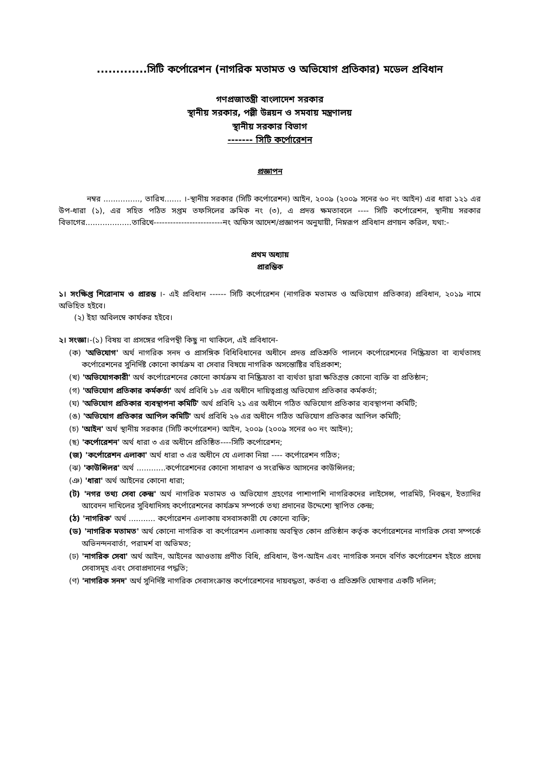.............সিটি কর্পোরেশন (নাগরিক মতামত ও অভিযোগ প্রতিকার) মডেল প্রবিধান
গণপ্রজাতন্ত্রী বাংলাদেশ সরকার
স্থানীয় সরকার, পল্লী উন্নয়ন ও সমবায় মন্ত্রণালয়
স্থানীয় সরকার বিভাগ
------- সিটি কর্পোরেশন
প্রজ্ঞাপন
নম্বর ..............., তারিখ....... ।-স্থানীয় সরকার (সিটি কর্পোরেশন) আইন, ২০০৯ (২০০৯ সনের ৬০ নং আইন) এর ধারা ১২১ এর উপ-ধারা (১), এর সহিত পঠিত সপ্তম তফসিলের ক্রমিক নং (৩), এ প্রদত্ত ক্ষমতাবলে ---- সিটি কর্পোরেশন, স্থানীয় সরকার বিভাগের...................তারিখে-------------------------নং অফিস আদেশ/প্রজ্ঞাপন অনুযায়ী, নিম্নরূপ প্রবিধান প্রণয়ন করিল, যথা:-
প্রথম অধ্যায়
প্রারম্ভিক
১। সংক্ষিপ্ত শিরোনাম ও প্রারম্ভ ।- এই প্রবিধান ------ সিটি কর্পোরেশন (নাগরিক মতামত ও অভিযোগ প্রতিকার) প্রবিধান, ২০১৯ নামে অভিহিত হইবে।
(২) ইহা অবিলম্বে কার্যকর হইবে।
২। সংজ্ঞা।-(১) বিষয় বা প্রসঙ্গের পরিপন্থী কিছু না থাকিলে, এই প্রবিধানে-
(ক) 'অভিযোগ' অর্থ নাগরিক সনদ ও প্রাসঙ্গিক বিধিবিধানের অধীনে প্রদত্ত প্রতিশ্রুতি পালনে কর্পোরেশনের নিষ্ক্রিয়তা বা ব্যর্থতাসহ কর্পোরেশনের সুনির্দিষ্ট কোনো কার্যক্রম বা সেবার বিষয়ে নাগরিক অসন্তোষ্টির বহিপ্রকাশ;
(খ) 'অভিযোগকারী' অর্থ কর্পোরেশনের কোনো কার্যক্রম বা নিষ্ক্রিয়তা বা ব্যর্থতা দ্বারা ক্ষতিগ্রস্ত কোনো ব্যক্তি বা প্রতিষ্ঠান;
(গ) 'অভিযোগ প্রতিকার কর্মকর্তা' অর্থ প্রবিধি ১৮ এর অধীনে দায়িত্বপ্রাপ্ত অভিযোগ প্রতিকার কর্মকর্তা;
(ঘ) 'অভিযোগ প্রতিকার ব্যবস্থাপনা কমিটি' অর্থ প্রবিধি ২১ এর অধীনে গঠিত অভিযোগ প্রতিকার ব্যবস্থাপনা কমিটি;
(ঙ) 'অভিযোগ প্রতিকার আপিল কমিটি' অর্থ প্রবিধি ২৬ এর অধীনে গঠিত অভিযোগ প্রতিকার আপিল কমিটি;
(চ) 'আইন' অর্থ স্থানীয় সরকার (সিটি কর্পোরেশন) আইন, ২০০৯ (২০০৯ সনের ৬০ নং আইন);
(ছ) 'কর্পোরেশন' অর্থ ধারা ৩ এর অধীনে প্রতিষ্ঠিত----সিটি কর্পোরেশন;
(জ) 'কর্পোরেশন এলাকা' অর্থ ধারা ৩ এর অধীনে যে এলাকা নিয়া ---- কর্পোরেশন গঠিত;
(ঝ) 'কাউন্সিলর' অর্থ ............কর্পোরেশনের কোনো সাধারণ ও সংরক্ষিত আসনের কাউন্সিলর;
(ঞ) 'ধারা' অর্থ আইনের কোনো ধারা;
(ট) 'নগর তথ্য সেবা কেন্দ্র' অর্থ নাগরিক মতামত ও অভিযোগ গ্রহণের পাশাপাশি নাগরিকদের লাইসেন্স, পারমিট, নিবন্ধন, ইত্যাদির আবেদন দাখিলের সুবিধাদিসহ কর্পোরেশনের কার্যক্রম সম্পর্কে তথ্য প্রদানের উদ্দেশ্যে স্থাপিত কেন্দ্র;
(ঠ) 'নাগরিক' অর্থ ........... কর্পোরেশন এলাকায় বসবাসকারী যে কোনো ব্যক্তি;
(ড) 'নাগরিক মতামত' অর্থ কোনো নাগরিক বা কর্পোরেশন এলাকায় অবস্থিত কোন প্রতিষ্ঠান কর্তৃক কর্পোরেশনের নাগরিক সেবা সম্পর্কে অভিনন্দনবার্তা, পরামর্শ বা অভিমত;
(ঢ) 'নাগরিক সেবা' অর্থ আইন, আইনের আওতায় প্রণীত বিধি, প্রবিধান, উপ-আইন এবং নাগরিক সনদে বর্ণিত কর্পোরেশন হইতে প্রদেয় সেবাসমূহ এবং সেবাপ্রদানের পদ্ধতি;
(ণ) 'নাগরিক সনদ' অর্থ সুনির্দিষ্ট নাগরিক সেবাসংক্রান্ত কর্পোরেশনের দায়বদ্ধতা, কর্তব্য ও প্রতিশ্রুতি ঘোষণার একটি দলিল;